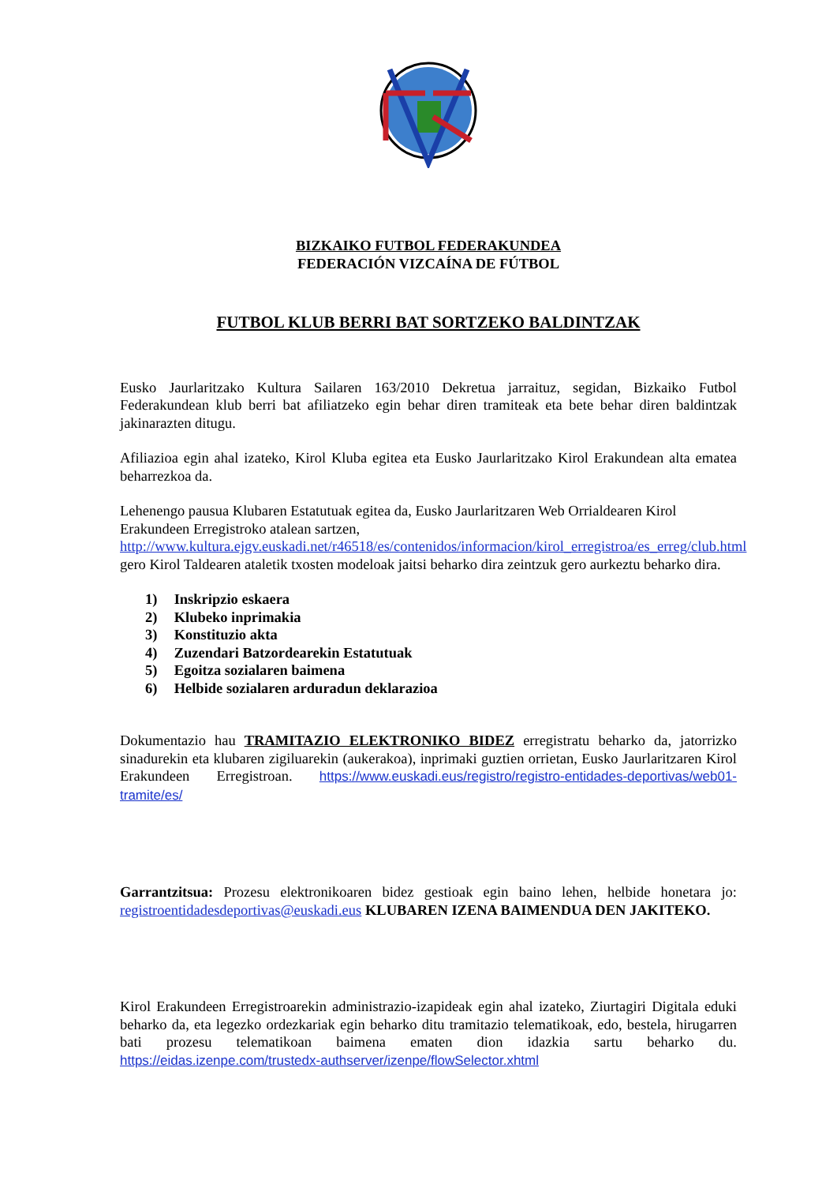BIZKAIKO FUTBOL FEDERAKUNDEA
FEDERACIÓN VIZCAÍNA DE FÚTBOL
FUTBOL KLUB BERRI BAT SORTZEKO BALDINTZAK
Eusko Jaurlaritzako Kultura Sailaren 163/2010 Dekretua jarraituz, segidan, Bizkaiko Futbol Federakundean klub berri bat afiliatzeko egin behar diren tramiteak eta bete behar diren baldintzak jakinarazten ditugu.
Afiliazioa egin ahal izateko, Kirol Kluba egitea eta Eusko Jaurlaritzako Kirol Erakundean alta ematea beharrezkoa da.
Lehenengo pausua Klubaren Estatutuak egitea da, Eusko Jaurlaritzaren Web Orrialdearen Kirol Erakundeen Erregistroko atalean sartzen, http://www.kultura.ejgv.euskadi.net/r46518/es/contenidos/informacion/kirol_erregistroa/es_erreg/club.html gero Kirol Taldearen ataletik txosten modeloak jaitsi beharko dira zeintzuk gero aurkeztu beharko dira.
1) Inskripzio eskaera
2) Klubeko inprimakia
3) Konstituzio akta
4) Zuzendari Batzordearekin Estatutuak
5) Egoitza sozialaren baimena
6) Helbide sozialaren arduradun deklarazioa
Dokumentazio hau TRAMITAZIO ELEKTRONIKO BIDEZ erregistratu beharko da, jatorrizko sinadurekin eta klubaren zigiluarekin (aukerakoa), inprimaki guztien orrietan, Eusko Jaurlaritzaren Kirol Erakundeen Erregistroan. https://www.euskadi.eus/registro/registro-entidades-deportivas/web01-tramite/es/
Garrantzitsua: Prozesu elektronikoaren bidez gestioak egin baino lehen, helbide honetara jo: registroentidadesdeportivas@euskadi.eus KLUBAREN IZENA BAIMENDUA DEN JAKITEKO.
Kirol Erakundeen Erregistroarekin administrazio-izapideak egin ahal izateko, Ziurtagiri Digitala eduki beharko da, eta legezko ordezkariak egin beharko ditu tramitazio telematikoak, edo, bestela, hirugarren bati prozesu telematikoan baimena ematen dion idazkia sartu beharko du. https://eidas.izenpe.com/trustedx-authserver/izenpe/flowSelector.xhtml